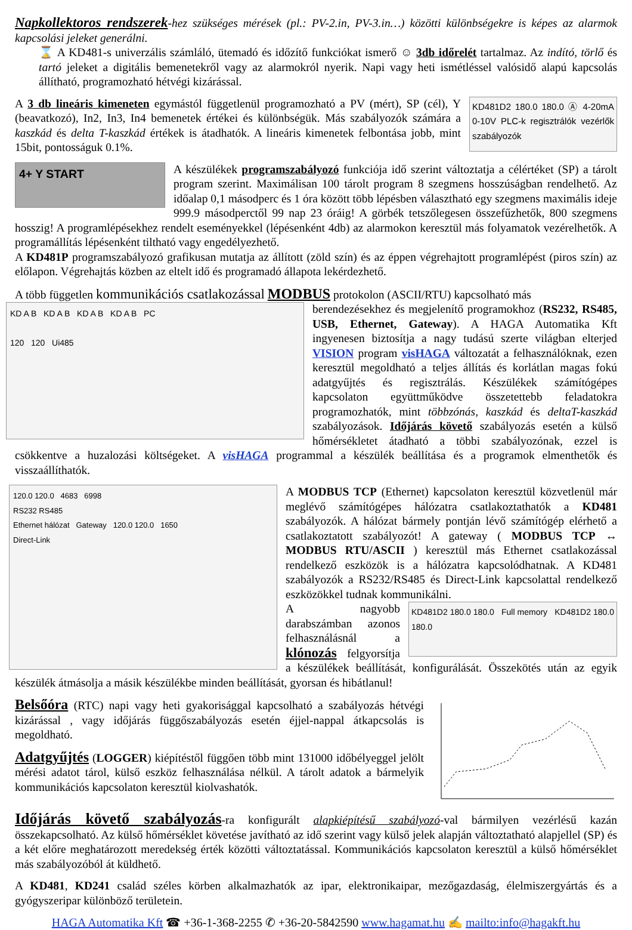Napkollektoros rendszerek-hez szükséges mérések (pl.: PV-2.in, PV-3.in…) közötti különbségekre is képes az alarmok kapcsolási jeleket generálni.
⌛ A KD481-s univerzális számláló, ütemadó és időzítő funkciókat ismerő ☺ 3db időrelét tartalmaz. Az indító, törlő és tartó jeleket a digitális bemenetekről vagy az alarmokról nyerik. Napi vagy heti ismétléssel valósidő alapú kapcsolás állítható, programozható hétvégi kizárással.
KD481D2 180.0 180.0 Ⓐ 4-20mA 0-10V PLC-k regisztrálók vezérlők szabályozók
A 3 db lineáris kimeneten egymástól függetlenül programozható a PV (mért), SP (cél), Y (beavatkozó), In2, In3, In4 bemenetek értékei és különbségük. Más szabályozók számára a kaszkád és delta T-kaszkád értékek is átadhatók. A lineáris kimenetek felbontása jobb, mint 15bit, pontosságuk 0.1%.
4+ Y START
A készülékek programszabályozó funkciója idő szerint változtatja a célértéket (SP) a tárolt program szerint. Maximálisan 100 tárolt program 8 szegmens hosszúságban rendelhető. Az időalap 0,1 másodperc és 1 óra között több lépésben választható egy szegmens maximális ideje 999.9 másodperctől 99 nap 23 óráig! A görbék tetszőlegesen összefűzhetők, 800 szegmens hosszig! A programlépésekhez rendelt eseményekkel (lépésenként 4db) az alarmokon keresztül más folyamatok vezérelhetők. A programállítás lépésenként tiltható vagy engedélyezhető.
A KD481P programszabályozó grafikusan mutatja az állított (zöld szín) és az éppen végrehajtott programlépést (piros szín) az előlapon. Végrehajtás közben az eltelt idő és programadó állapota lekérdezhető.
A több független kommunikációs csatlakozással MODBUS protokolon (ASCII/RTU) kapcsolható más
KD A B KD A B KD A B KD A B PC
120 120 Ui485
berendezésekhez és megjelenítő programokhoz (RS232, RS485, USB, Ethernet, Gateway). A HAGA Automatika Kft ingyenesen biztosítja a nagy tudású szerte világban elterjed VISION program visHAGA változatát a felhasználóknak, ezen keresztül megoldható a teljes állítás és korlátlan magas fokú adatgyűjtés és regisztrálás. Készülékek számítógépes kapcsolaton együttműködve összetettebb feladatokra programozhatók, mint többzónás, kaszkád és deltaT-kaszkád szabályozások. Időjárás követő szabályozás esetén a külső hőmérsékletet átadható a többi szabályozónak, ezzel is csökkentve a huzalozási költségeket. A visHAGA programmal a készülék beállítása és a programok elmenthetők és visszaállíthatók.
120.0 120.0 4683 6998
RS232 RS485
Ethernet hálózat Gateway 120.0 120.0 1650
Direct-Link
A MODBUS TCP (Ethernet) kapcsolaton keresztül közvetlenül már meglévő számítógépes hálózatra csatlakoztathatók a KD481 szabályozók. A hálózat bármely pontján lévő számítógép elérhető a csatlakoztatott szabályozót! A gateway ( MODBUS TCP ↔ MODBUS RTU/ASCII ) keresztül más Ethernet csatlakozással rendelkező eszközök is a hálózatra kapcsolódhatnak. A KD481 szabályozók a RS232/RS485 és Direct-Link kapcsolattal rendelkező eszközökkel tudnak kommunikálni.
KD481D2 180.0 180.0 Full memory KD481D2 180.0 180.0
A nagyobb darabszámban azonos felhasználásnál a klónozás felgyorsítja a készülékek beállítását, konfigurálását. Összekötés után az egyik készülék átmásolja a másik készülékbe minden beállítását, gyorsan és hibátlanul!
Belsőóra (RTC) napi vagy heti gyakorisággal kapcsolható a szabályozás hétvégi kizárással , vagy időjárás függőszabályozás esetén éjjel-nappal átkapcsolás is megoldható.
Adatgyűjtés (LOGGER) kiépítéstől függően több mint 131000 időbélyeggel jelölt mérési adatot tárol, külső eszköz felhasználása nélkül. A tárolt adatok a bármelyik kommunikációs kapcsolaton keresztül kiolvashatók.
Időjárás követő szabályozás-ra konfigurált alapkiépítésű szabályozó-val bármilyen vezérlésű kazán összekapcsolható. Az külső hőmérséklet követése javítható az idő szerint vagy külső jelek alapján változtatható alapjellel (SP) és a két előre meghatározott meredekség érték közötti változtatással. Kommunikációs kapcsolaton keresztül a külső hőmérséklet más szabályozóból át küldhető.
A KD481, KD241 család széles körben alkalmazhatók az ipar, elektronikaipar, mezőgazdaság, élelmiszergyártás és a gyógyszeripar különböző területein.
HAGA Automatika Kft ☎ +36-1-368-2255 ✆ +36-20-5842590 www.hagamat.hu ✍ mailto:info@hagakft.hu